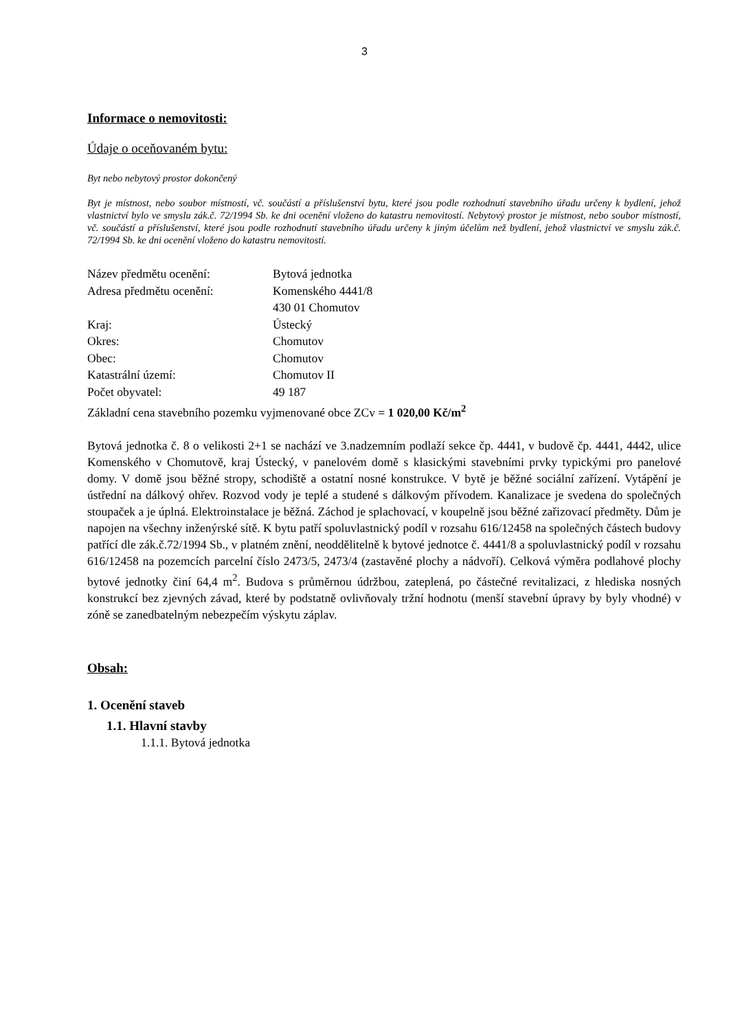3
Informace o nemovitosti:
Údaje o oceňovaném bytu:
Byt nebo nebytový prostor dokončený
Byt je místnost, nebo soubor místností, vč. součástí a příslušenství bytu, které jsou podle rozhodnutí stavebního úřadu určeny k bydlení, jehož vlastnictví bylo ve smyslu zák.č. 72/1994 Sb. ke dni ocenění vloženo do katastru nemovitostí. Nebytový prostor je místnost, nebo soubor místností, vč. součástí a příslušenství, které jsou podle rozhodnutí stavebního úřadu určeny k jiným účelům než bydlení, jehož vlastnictví ve smyslu zák.č. 72/1994 Sb. ke dni ocenění vloženo do katastru nemovitostí.
| Název předmětu ocenění: | Bytová jednotka |
| Adresa předmětu ocenění: | Komenského 4441/8 430 01 Chomutov |
| Kraj: | Ústecký |
| Okres: | Chomutov |
| Obec: | Chomutov |
| Katastrální území: | Chomutov II |
| Počet obyvatel: | 49 187 |
Základní cena stavebního pozemku vyjmenované obce ZCv = 1 020,00 Kč/m<sup>2</sup>
Bytová jednotka č. 8 o velikosti 2+1 se nachází ve 3.nadzemním podlaží sekce čp. 4441, v budově čp. 4441, 4442, ulice Komenského v Chomutově, kraj Ústecký, v panelovém domě s klasickými stavebními prvky typickými pro panelové domy. V domě jsou běžné stropy, schodiště a ostatní nosné konstrukce. V bytě je běžné sociální zařízení. Vytápění je ústřední na dálkový ohřev. Rozvod vody je teplé a studené s dálkovým přívodem. Kanalizace je svedena do společných stoupaček a je úplná. Elektroinstalace je běžná. Záchod je splachovací, v koupelně jsou běžné zařizovací předměty. Dům je napojen na všechny inženýrské sítě. K bytu patří spoluvlastnický podíl v rozsahu 616/12458 na společných částech budovy patřící dle zák.č.72/1994 Sb., v platném znění, neoddělitelně k bytové jednotce č. 4441/8 a spoluvlastnický podíl v rozsahu 616/12458 na pozemcích parcelní číslo 2473/5, 2473/4 (zastavěné plochy a nádvoří). Celková výměra podlahové plochy bytové jednotky činí 64,4 m<sup>2</sup>. Budova s průměrnou údržbou, zateplená, po částečné revitalizaci, z hlediska nosných konstrukcí bez zjevných závad, které by podstatně ovlivňovaly tržní hodnotu (menší stavební úpravy by byly vhodné) v zóně se zanedbatelným nebezpečím výskytu záplav.
Obsah:
1. Ocenění staveb
1.1. Hlavní stavby
1.1.1. Bytová jednotka